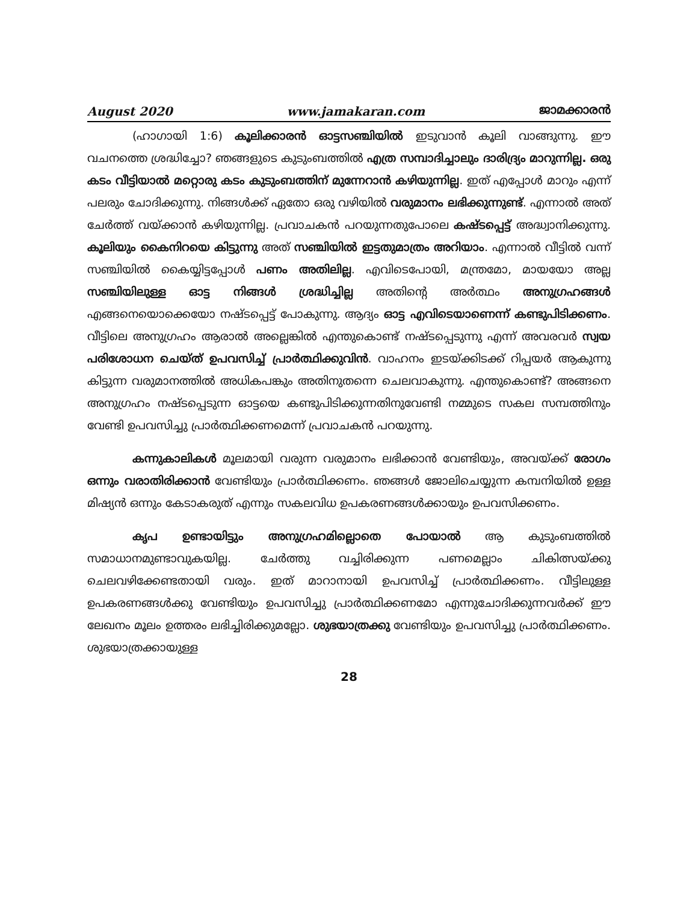August 2020 www.jamakaran.com ജാമക്കാരൻ
(ഹാഗായി 1:6) കൂലിക്കാരൻ ഓട്ടസഞ്ചിയിൽ ഇടുവാൻ കൂലി വാങ്ങുന്നു. ഈ വചനത്തെ ശ്രദ്ധിച്ചോ? ഞങ്ങളുടെ കുടുംബത്തിൽ എത്ര സമ്പാദിച്ചാലും ദാരിദ്ര്യം മാറുന്നില്ല. ഒരു കടം വീട്ടിയാൽ മറ്റൊരു കടം കുടുംബത്തിന് മുന്നേറാൻ കഴിയുന്നില്ല. ഇത് എപ്പോൾ മാറും എന്ന് പലരും ചോദിക്കുന്നു. നിങ്ങൾക്ക് ഏതോ ഒരു വഴിയിൽ വരുമാനം ലഭിക്കുന്നുണ്ട്. എന്നാൽ അത് ചേർത്ത് വയ്ക്കാൻ കഴിയുന്നില്ല. പ്രവാചകൻ പറയുന്നതുപോലെ കഷ്ടപ്പെട്ട് അദ്ധ്വാനിക്കുന്നു. കൂലിയും കൈനിറയെ കിട്ടുന്നു അത് സഞ്ചിയിൽ ഇട്ടതുമാത്രം അറിയാം. എന്നാൽ വീട്ടിൽ വന്ന് സഞ്ചിയിൽ കൈയ്യിട്ടപ്പോൾ പണം അതിലില്ല. എവിടെപോയി, മന്ത്രമോ, മായയോ അല്ല സഞ്ചിയിലുള്ള ഓട്ട നിങ്ങൾ ശ്രദ്ധിച്ചില്ല അതിന്റെ അർത്ഥം അനുഗ്രഹങ്ങൾ എങ്ങനെയൊക്കെയോ നഷ്ടപ്പെട്ട് പോകുന്നു. ആദ്യം ഓട്ട എവിടെയാണെന്ന് കണ്ടുപിടിക്കണം. വീട്ടിലെ അനുഗ്രഹം ആരാൽ അല്ലെങ്കിൽ എന്തുകൊണ്ട് നഷ്ടപ്പെടുന്നു എന്ന് അവരവർ സ്വയ പരിശോധന ചെയ്ത് ഉപവസിച്ച് പ്രാർത്ഥിക്കുവിൻ. വാഹനം ഇടയ്ക്കിടക്ക് റിപ്പയർ ആകുന്നു കിട്ടുന്ന വരുമാനത്തിൽ അധികപങ്കും അതിനുതന്നെ ചെലവാകുന്നു. എന്തുകൊണ്ട്? അങ്ങനെ അനുഗ്രഹം നഷ്ടപ്പെടുന്ന ഓട്ടയെ കണ്ടുപിടിക്കുന്നതിനുവേണ്ടി നമ്മുടെ സകല സമ്പത്തിനും വേണ്ടി ഉപവസിച്ചു പ്രാർത്ഥിക്കണമെന്ന് പ്രവാചകൻ പറയുന്നു.
കന്നുകാലികൾ മൂലമായി വരുന്ന വരുമാനം ലഭിക്കാൻ വേണ്ടിയും, അവയ്ക്ക് രോഗം ഒന്നും വരാതിരിക്കാൻ വേണ്ടിയും പ്രാർത്ഥിക്കണം. ഞങ്ങൾ ജോലിചെയ്യുന്ന കമ്പനിയിൽ ഉള്ള മിഷ്യൻ ഒന്നും കേടാകരുത് എന്നും സകലവിധ ഉപകരണങ്ങൾക്കായും ഉപവസിക്കണം.
കൃപ ഉണ്ടായിട്ടും അനുഗ്രഹമില്ലൊതെ പോയാൽ ആ കുടുംബത്തിൽ സമാധാനമുണ്ടാവുകയില്ല. ചേർത്തു വച്ചിരിക്കുന്ന പണമെല്ലാം ചികിത്സയ്ക്കു ചെലവഴിക്കേണ്ടതായി വരും. ഇത് മാറാനായി ഉപവസിച്ച് പ്രാർത്ഥിക്കണം. വീട്ടിലുള്ള ഉപകരണങ്ങൾക്കു വേണ്ടിയും ഉപവസിച്ചു പ്രാർത്ഥിക്കണമോ എന്നുചോദിക്കുന്നവർക്ക് ഈ ലേഖനം മൂലം ഉത്തരം ലഭിച്ചിരിക്കുമല്ലോ. ശുഭയാത്രക്കു വേണ്ടിയും ഉപവസിച്ചു പ്രാർത്ഥിക്കണം. ശുഭയാത്രക്കായുള്ള
28